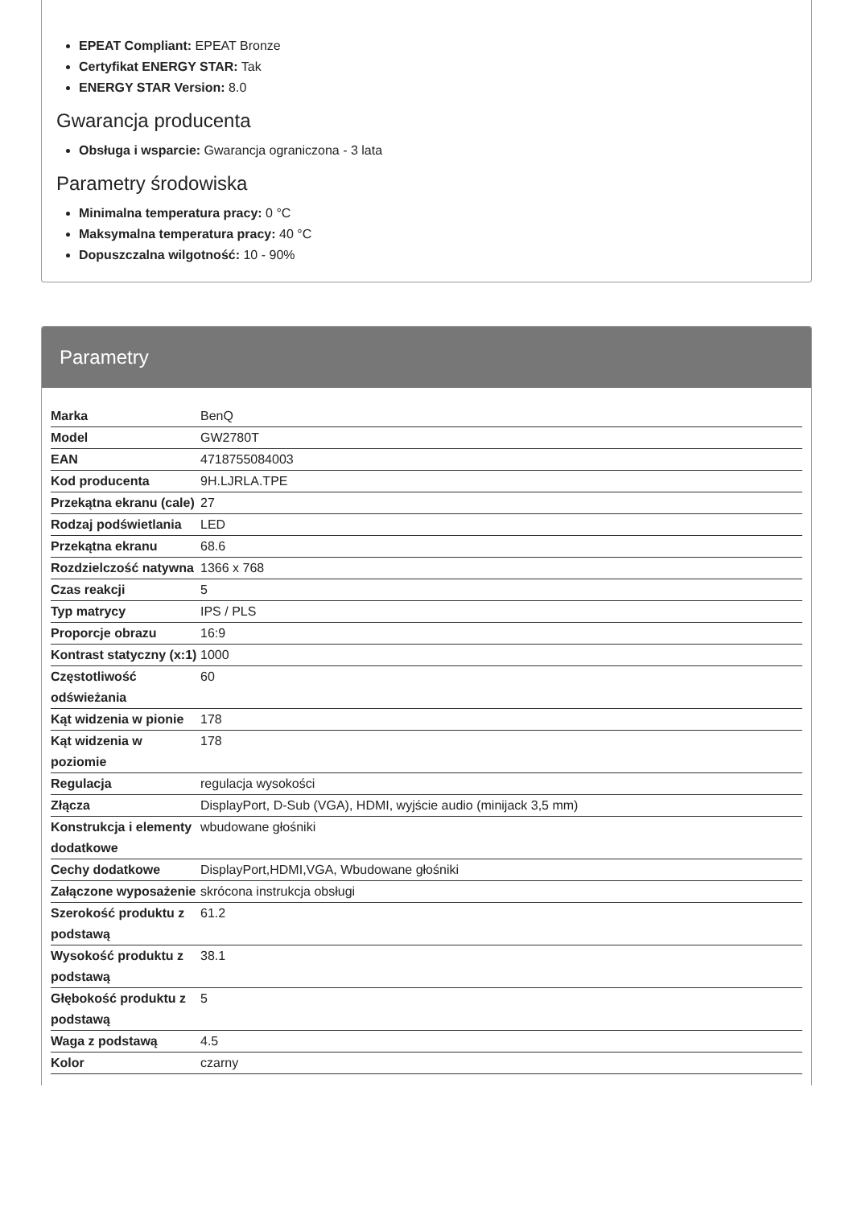EPEAT Compliant: EPEAT Bronze
Certyfikat ENERGY STAR: Tak
ENERGY STAR Version: 8.0
Gwarancja producenta
Obsługa i wsparcie: Gwarancja ograniczona - 3 lata
Parametry środowiska
Minimalna temperatura pracy: 0 °C
Maksymalna temperatura pracy: 40 °C
Dopuszczalna wilgotność: 10 - 90%
Parametry
| Marka | BenQ |
| Model | GW2780T |
| EAN | 4718755084003 |
| Kod producenta | 9H.LJRLA.TPE |
| Przekątna ekranu (cale) | 27 |
| Rodzaj podświetlania | LED |
| Przekątna ekranu | 68.6 |
| Rozdzielczość natywna | 1366 x 768 |
| Czas reakcji | 5 |
| Typ matrycy | IPS / PLS |
| Proporcje obrazu | 16:9 |
| Kontrast statyczny (x:1) | 1000 |
| Częstotliwość odświeżania | 60 |
| Kąt widzenia w pionie | 178 |
| Kąt widzenia w poziomie | 178 |
| Regulacja | regulacja wysokości |
| Złącza | DisplayPort, D-Sub (VGA), HDMI, wyjście audio (minijack 3,5 mm) |
| Konstrukcja i elementy dodatkowe | wbudowane głośniki |
| Cechy dodatkowe | DisplayPort,HDMI,VGA, Wbudowane głośniki |
| Załączone wyposażenie | skrócona instrukcja obsługi |
| Szerokość produktu z podstawą | 61.2 |
| Wysokość produktu z podstawą | 38.1 |
| Głębokość produktu z podstawą | 5 |
| Waga z podstawą | 4.5 |
| Kolor | czarny |